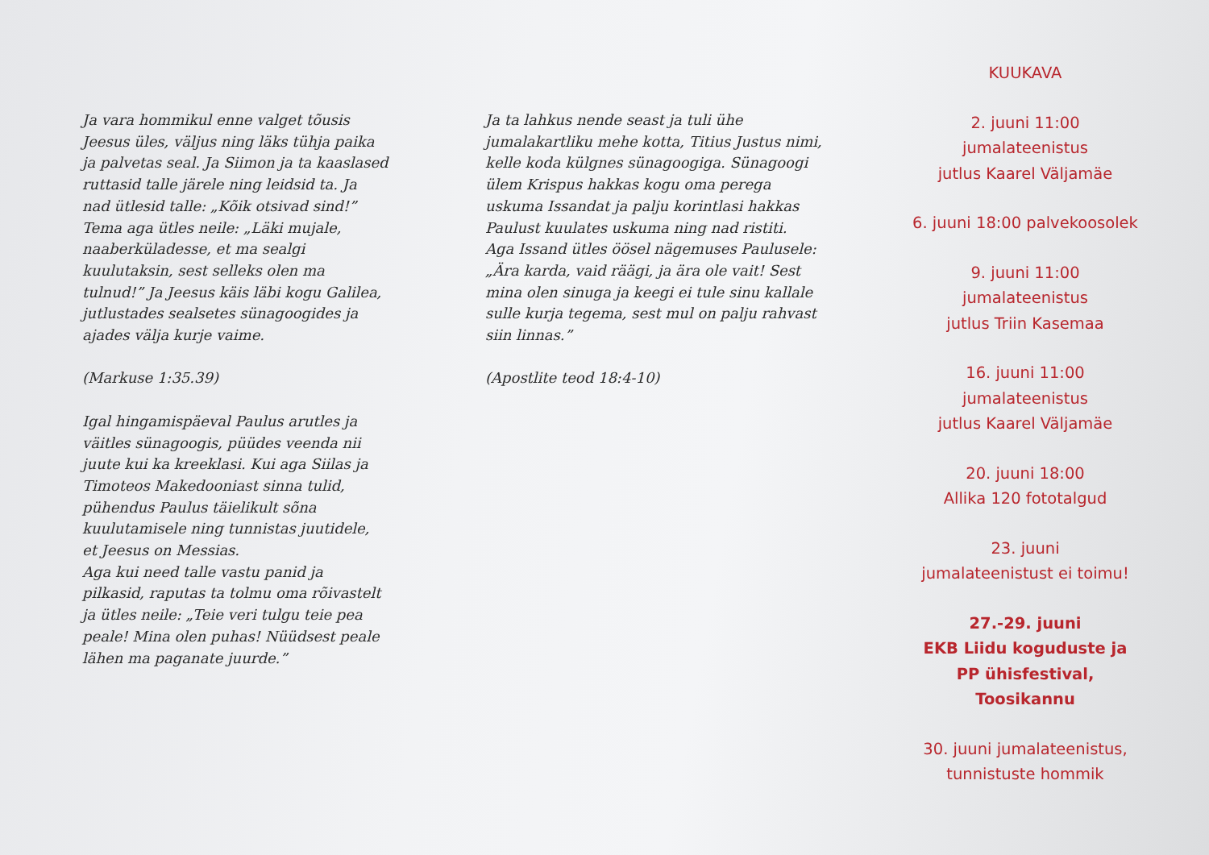Ja vara hommikul enne valget tõusis Jeesus üles, väljus ning läks tühja paika ja palvetas seal. Ja Siimon ja ta kaaslased ruttasid talle järele ning leidsid ta. Ja nad ütlesid talle: „Kõik otsivad sind!” Tema aga ütles neile: „Läki mujale, naaberküladesse, et ma sealgi kuulutaksin, sest selleks olen ma tulnud!” Ja Jeesus käis läbi kogu Galilea, jutlustades sealsetes sünagoogides ja ajades välja kurje vaime.
(Markuse 1:35.39)
Igal hingamispäeval Paulus arutles ja väitles sünagoogis, püüdes veenda nii juute kui ka kreeklasi. Kui aga Siilas ja Timoteos Makedooniast sinna tulid, pühendus Paulus täielikult sõna kuulutamisele ning tunnistas juutidele, et Jeesus on Messias.
Aga kui need talle vastu panid ja pilkasid, raputas ta tolmu oma rõivastelt ja ütles neile: „Teie veri tulgu teie pea peale! Mina olen puhas! Nüüdsest peale lähen ma paganate juurde.”
Ja ta lahkus nende seast ja tuli ühe jumalakartliku mehe kotta, Titius Justus nimi, kelle koda külgnes sünagoogiga. Sünagoogi ülem Krispus hakkas kogu oma perega uskuma Issandat ja palju korintlasi hakkas Paulust kuulates uskuma ning nad ristiti.
Aga Issand ütles öösel nägemuses Paulusele: „Ära karda, vaid räägi, ja ära ole vait! Sest mina olen sinuga ja keegi ei tule sinu kallale sulle kurja tegema, sest mul on palju rahvast siin linnas.”
(Apostlite teod 18:4-10)
KUUKAVA
2. juuni 11:00
jumalateenistus
jutlus Kaarel Väljamäe
6. juuni 18:00 palvekoosolek
9. juuni 11:00
jumalateenistus
jutlus Triin Kasemaa
16. juuni 11:00
jumalateenistus
jutlus Kaarel Väljamäe
20. juuni 18:00
Allika 120 fototalgud
23. juuni
jumalateenistust ei toimu!
27.-29. juuni
EKB Liidu koguduste ja
PP ühisfestival, Toosikannu
30. juuni jumalateenistus,
tunnistuste hommik